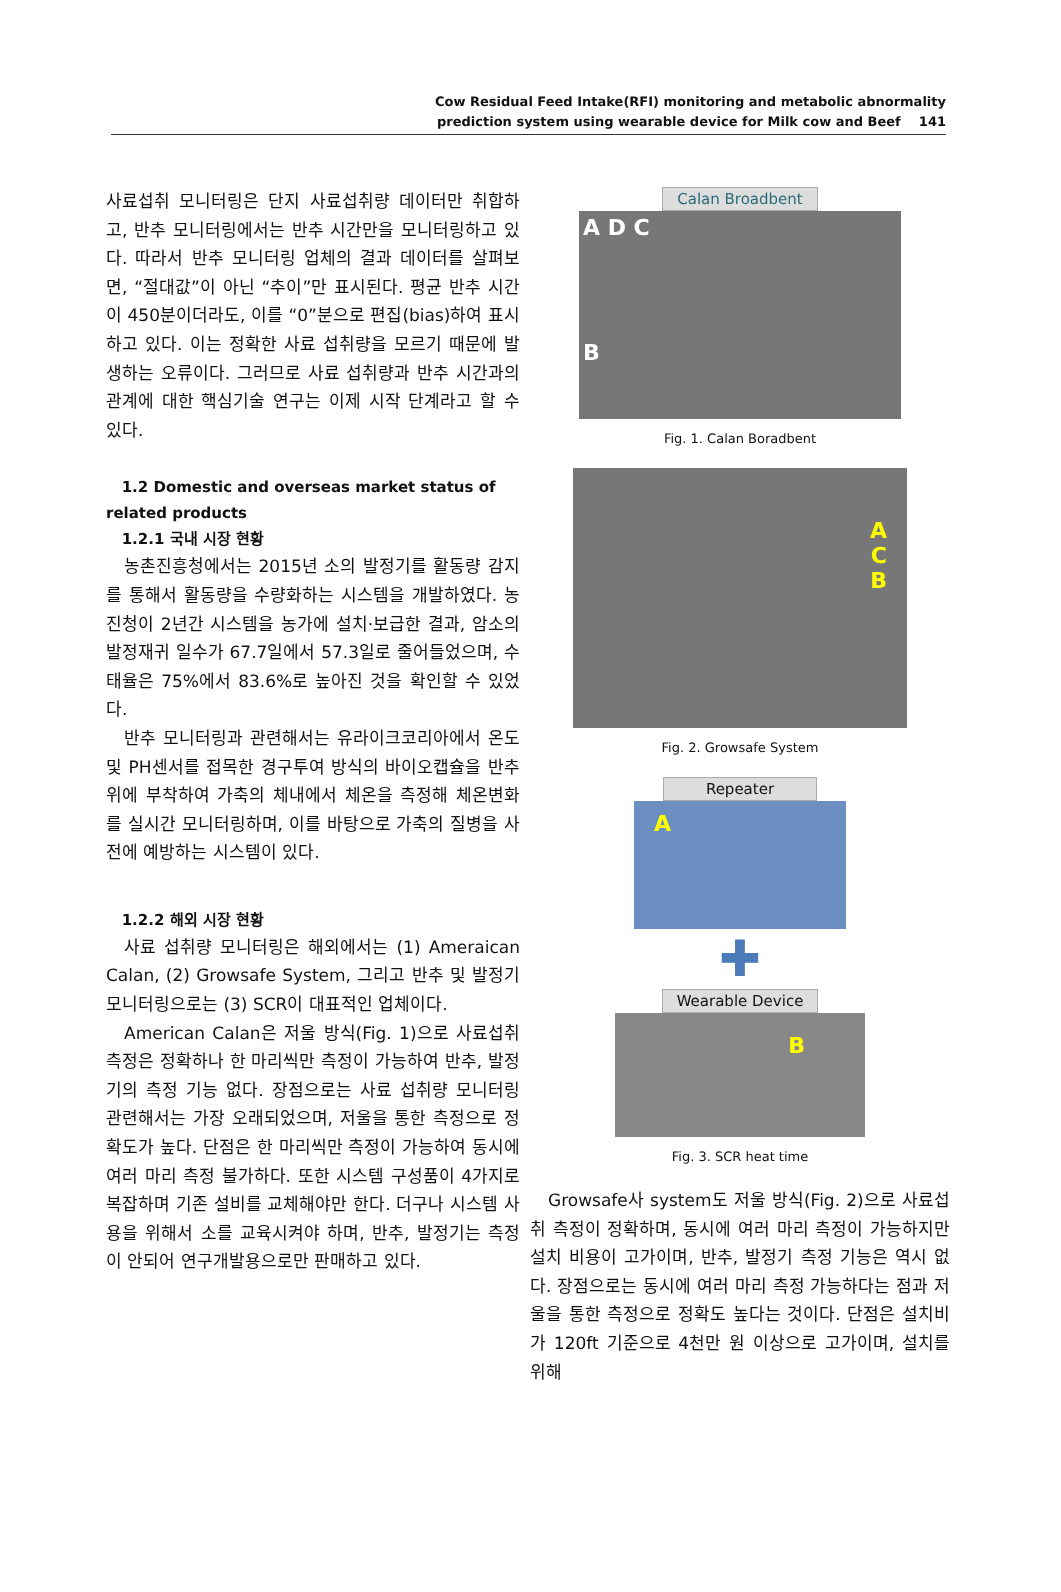Cow Residual Feed Intake(RFI) monitoring and metabolic abnormality
prediction system using wearable device for Milk cow and Beef 141
사료섭취 모니터링은 단지 사료섭취량 데이터만 취합하고, 반추 모니터링에서는 반추 시간만을 모니터링하고 있다. 따라서 반추 모니터링 업체의 결과 데이터를 살펴보면, “절대값”이 아닌 “추이”만 표시된다. 평균 반추 시간이 450분이더라도, 이를 “0”분으로 편집(bias)하여 표시하고 있다. 이는 정확한 사료 섭취량을 모르기 때문에 발생하는 오류이다. 그러므로 사료 섭취량과 반추 시간과의 관계에 대한 핵심기술 연구는 이제 시작 단계라고 할 수 있다.
1.2 Domestic and overseas market status of related products
1.2.1 국내 시장 현황
농촌진흥청에서는 2015년 소의 발정기를 활동량 감지를 통해서 활동량을 수량화하는 시스템을 개발하였다. 농진청이 2년간 시스템을 농가에 설치·보급한 결과, 암소의 발정재귀 일수가 67.7일에서 57.3일로 줄어들었으며, 수태율은 75%에서 83.6%로 높아진 것을 확인할 수 있었다.
반추 모니터링과 관련해서는 유라이크코리아에서 온도 및 PH센서를 접목한 경구투여 방식의 바이오캡슐을 반추위에 부착하여 가축의 체내에서 체온을 측정해 체온변화를 실시간 모니터링하며, 이를 바탕으로 가축의 질병을 사전에 예방하는 시스템이 있다.
1.2.2 해외 시장 현황
사료 섭취량 모니터링은 해외에서는 (1) Ameraican Calan, (2) Growsafe System, 그리고 반추 및 발정기 모니터링으로는 (3) SCR이 대표적인 업체이다.
American Calan은 저울 방식(Fig. 1)으로 사료섭취 측정은 정확하나 한 마리씩만 측정이 가능하여 반추, 발정기의 측정 기능 없다. 장점으로는 사료 섭취량 모니터링 관련해서는 가장 오래되었으며, 저울을 통한 측정으로 정확도가 높다. 단점은 한 마리씩만 측정이 가능하여 동시에 여러 마리 측정 불가하다. 또한 시스템 구성품이 4가지로 복잡하며 기존 설비를 교체해야만 한다. 더구나 시스템 사용을 위해서 소를 교육시켜야 하며, 반추, 발정기는 측정이 안되어 연구개발용으로만 판매하고 있다.
Calan Broadbent
A D C
B
Fig. 1. Calan Boradbent
A
C
B
Fig. 2. Growsafe System
Repeater
A
✚
Wearable Device
B
Fig. 3. SCR heat time
Growsafe사 system도 저울 방식(Fig. 2)으로 사료섭취 측정이 정확하며, 동시에 여러 마리 측정이 가능하지만 설치 비용이 고가이며, 반추, 발정기 측정 기능은 역시 없다. 장점으로는 동시에 여러 마리 측정 가능하다는 점과 저울을 통한 측정으로 정확도 높다는 것이다. 단점은 설치비가 120ft 기준으로 4천만 원 이상으로 고가이며, 설치를 위해